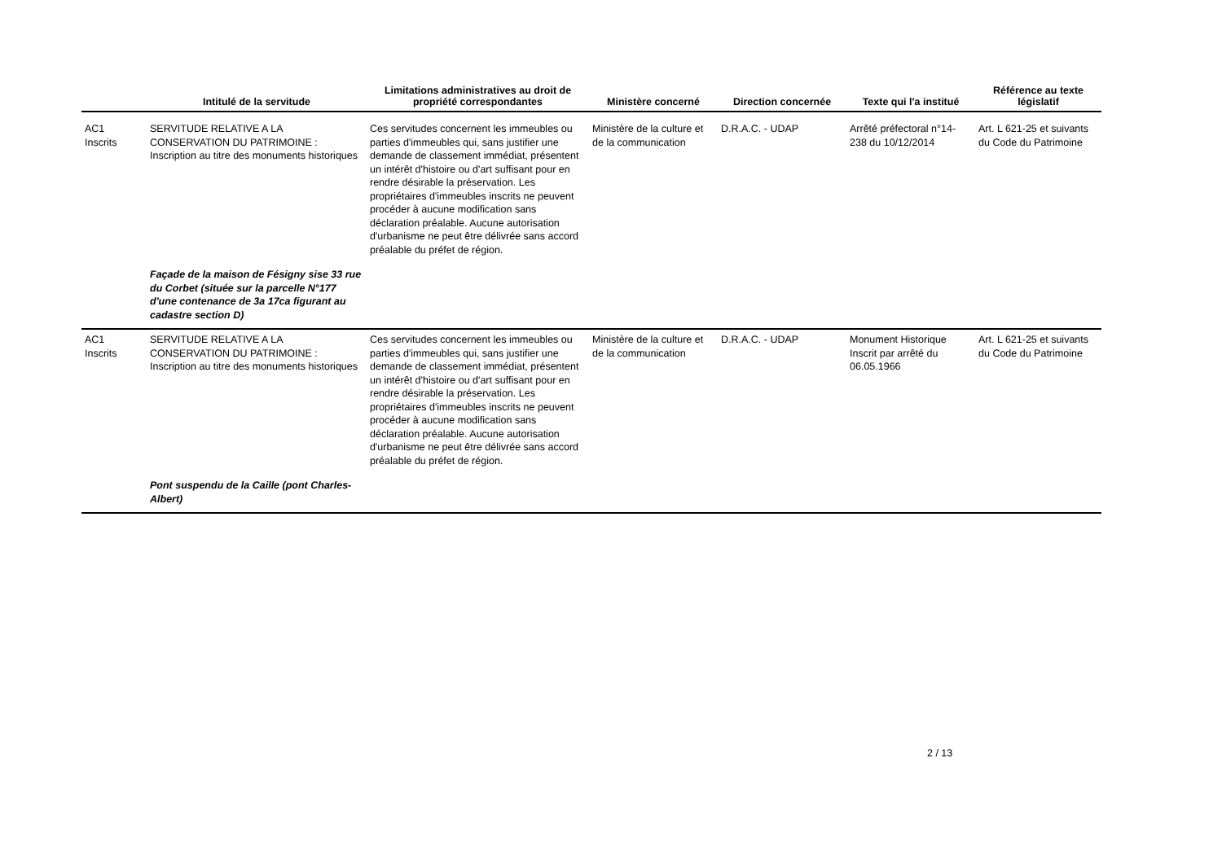| | Intitulé de la servitude | Limitations administratives au droit de propriété correspondantes | Ministère concerné | Direction concernée | Texte qui l'a institué | Référence au texte législatif |
| --- | --- | --- | --- | --- | --- | --- |
| AC1 Inscrits | SERVITUDE RELATIVE A LA CONSERVATION DU PATRIMOINE : Inscription au titre des monuments historiques | Ces servitudes concernent les immeubles ou parties d'immeubles qui, sans justifier une demande de classement immédiat, présentent un intérêt d'histoire ou d'art suffisant pour en rendre désirable la préservation. Les propriétaires d'immeubles inscrits ne peuvent procéder à aucune modification sans déclaration préalable. Aucune autorisation d'urbanisme ne peut être délivrée sans accord préalable du préfet de région. | Ministère de la culture et de la communication | D.R.A.C. - UDAP | Arrêté préfectoral n°14-238 du 10/12/2014 | Art. L 621-25 et suivants du Code du Patrimoine |
| | Façade de la maison de Fésigny sise 33 rue du Corbet (située sur la parcelle N°177 d'une contenance de 3a 17ca figurant au cadastre section D) | | | | | |
| AC1 Inscrits | SERVITUDE RELATIVE A LA CONSERVATION DU PATRIMOINE : Inscription au titre des monuments historiques | Ces servitudes concernent les immeubles ou parties d'immeubles qui, sans justifier une demande de classement immédiat, présentent un intérêt d'histoire ou d'art suffisant pour en rendre désirable la préservation. Les propriétaires d'immeubles inscrits ne peuvent procéder à aucune modification sans déclaration préalable. Aucune autorisation d'urbanisme ne peut être délivrée sans accord préalable du préfet de région. | Ministère de la culture et de la communication | D.R.A.C. - UDAP | Monument Historique Inscrit par arrêté du 06.05.1966 | Art. L 621-25 et suivants du Code du Patrimoine |
| | Pont suspendu de la Caille (pont Charles-Albert) | | | | | |
2 / 13